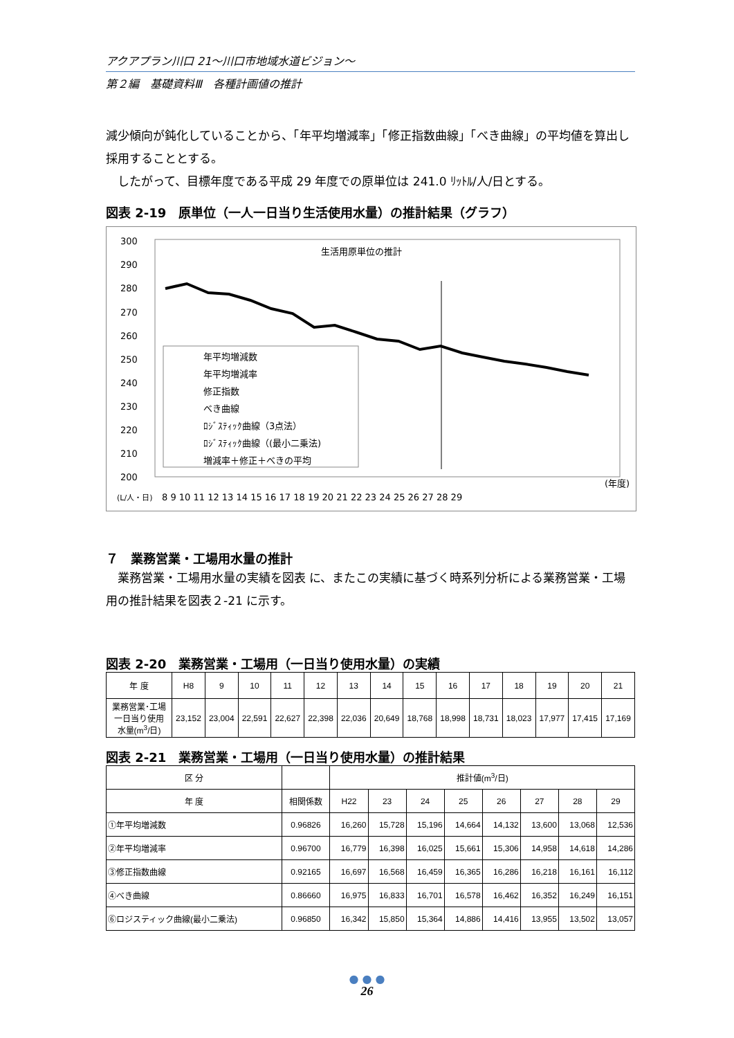アクアプラン川口 21～川口市地域水道ビジョン～
第２編　基礎資料Ⅲ　各種計画値の推計
減少傾向が鈍化していることから、「年平均増減率」「修正指数曲線」「べき曲線」の平均値を算出し採用することとする。
　したがって、目標年度である平成 29 年度での原単位は 241.0 ﾘｯﾄﾙ/人/日とする。
図表 2-19　原単位（一人一日当り生活使用水量）の推計結果（グラフ）
生活用原単位の推計
300
290
280
270
260
250
240
230
220
210
200
年平均増減数
年平均増減率
修正指数
べき曲線
ﾛｼﾞｽﾃｨｯｸ曲線（3点法）
ﾛｼﾞｽﾃｨｯｸ曲線（(最小二乗法)
増減率＋修正＋べきの平均
(年度)
(L/人・日)
8 9 10 11 12 13 14 15 16 17 18 19 20 21 22 23 24 25 26 27 28 29
７　業務営業・工場用水量の推計
　業務営業・工場用水量の実績を図表 に、またこの実績に基づく時系列分析による業務営業・工場用の推計結果を図表２-21 に示す。
図表 2-20　業務営業・工場用（一日当り使用水量）の実績
| 年 度 | H8 | 9 | 10 | 11 | 12 | 13 | 14 | 15 | 16 | 17 | 18 | 19 | 20 | 21 |
| 業務営業･工場 一日当り使用 水量(m<sup>3</sup>/日) | 23,152 | 23,004 | 22,591 | 22,627 | 22,398 | 22,036 | 20,649 | 18,768 | 18,998 | 18,731 | 18,023 | 17,977 | 17,415 | 17,169 |
図表 2-21　業務営業・工場用（一日当り使用水量）の推計結果
| 区 分 | | 推計値(m<sup>3</sup>/日) | | | | | | | |
| 年 度 | 相関係数 | H22 | 23 | 24 | 25 | 26 | 27 | 28 | 29 |
| ①年平均増減数 | 0.96826 | 16,260 | 15,728 | 15,196 | 14,664 | 14,132 | 13,600 | 13,068 | 12,536 |
| ②年平均増減率 | 0.96700 | 16,779 | 16,398 | 16,025 | 15,661 | 15,306 | 14,958 | 14,618 | 14,286 |
| ③修正指数曲線 | 0.92165 | 16,697 | 16,568 | 16,459 | 16,365 | 16,286 | 16,218 | 16,161 | 16,112 |
| ④べき曲線 | 0.86660 | 16,975 | 16,833 | 16,701 | 16,578 | 16,462 | 16,352 | 16,249 | 16,151 |
| ⑥ロジスティック曲線(最小二乗法) | 0.96850 | 16,342 | 15,850 | 15,364 | 14,886 | 14,416 | 13,955 | 13,502 | 13,057 |
● ● ●
26